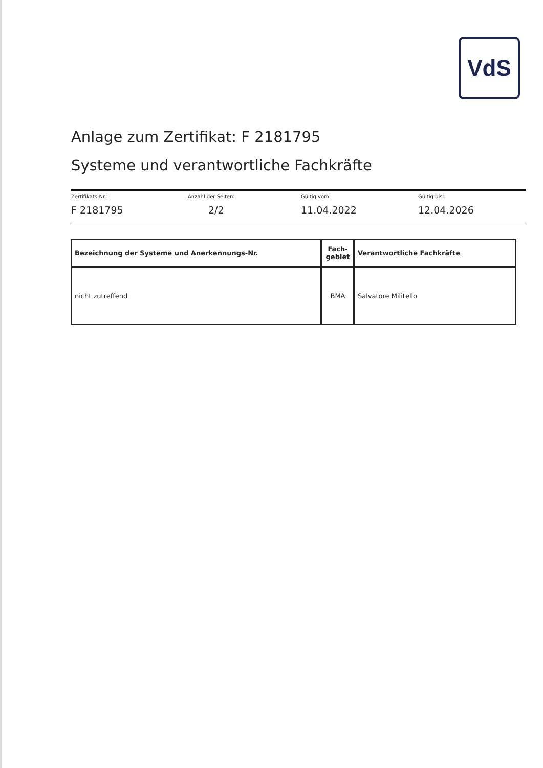VdS
Anlage zum Zertifikat: F 2181795
Systeme und verantwortliche Fachkräfte
Zertifikats-Nr.:
F 2181795
Anzahl der Seiten:
2/2
Gültig vom:
11.04.2022
Gültig bis:
12.04.2026
| Bezeichnung der Systeme und Anerkennungs-Nr. | Fach- gebiet | Verantwortliche Fachkräfte |
| --- | --- | --- |
| nicht zutreffend | BMA | Salvatore Militello |